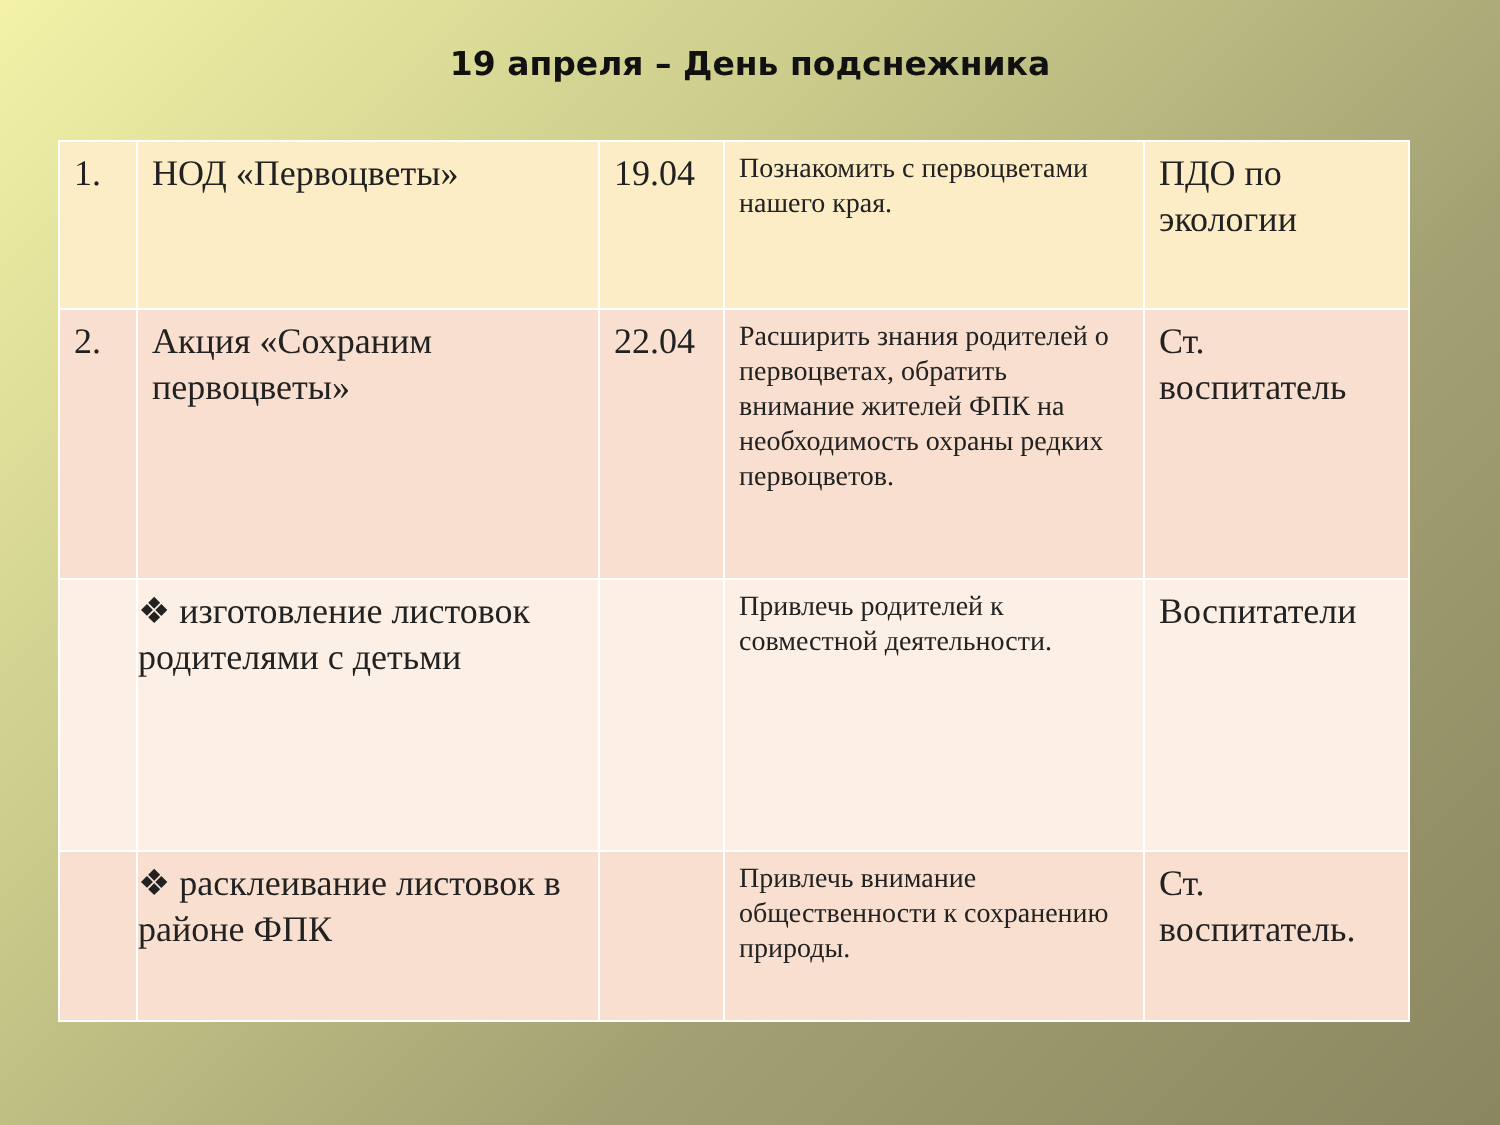19 апреля – День подснежника
| 1. | НОД «Первоцветы» | 19.04 | Познакомить с первоцветами нашего края. | ПДО по экологии |
| 2. | Акция «Сохраним первоцветы» | 22.04 | Расширить знания родителей о первоцветах, обратить внимание жителей ФПК на необходимость охраны редких первоцветов. | Ст. воспитатель |
| | ❖ изготовление листовок родителями с детьми | | Привлечь родителей к совместной деятельности. | Воспитатели |
| | ❖ расклеивание листовок в районе ФПК | | Привлечь внимание общественности к сохранению природы. | Ст. воспитатель. |